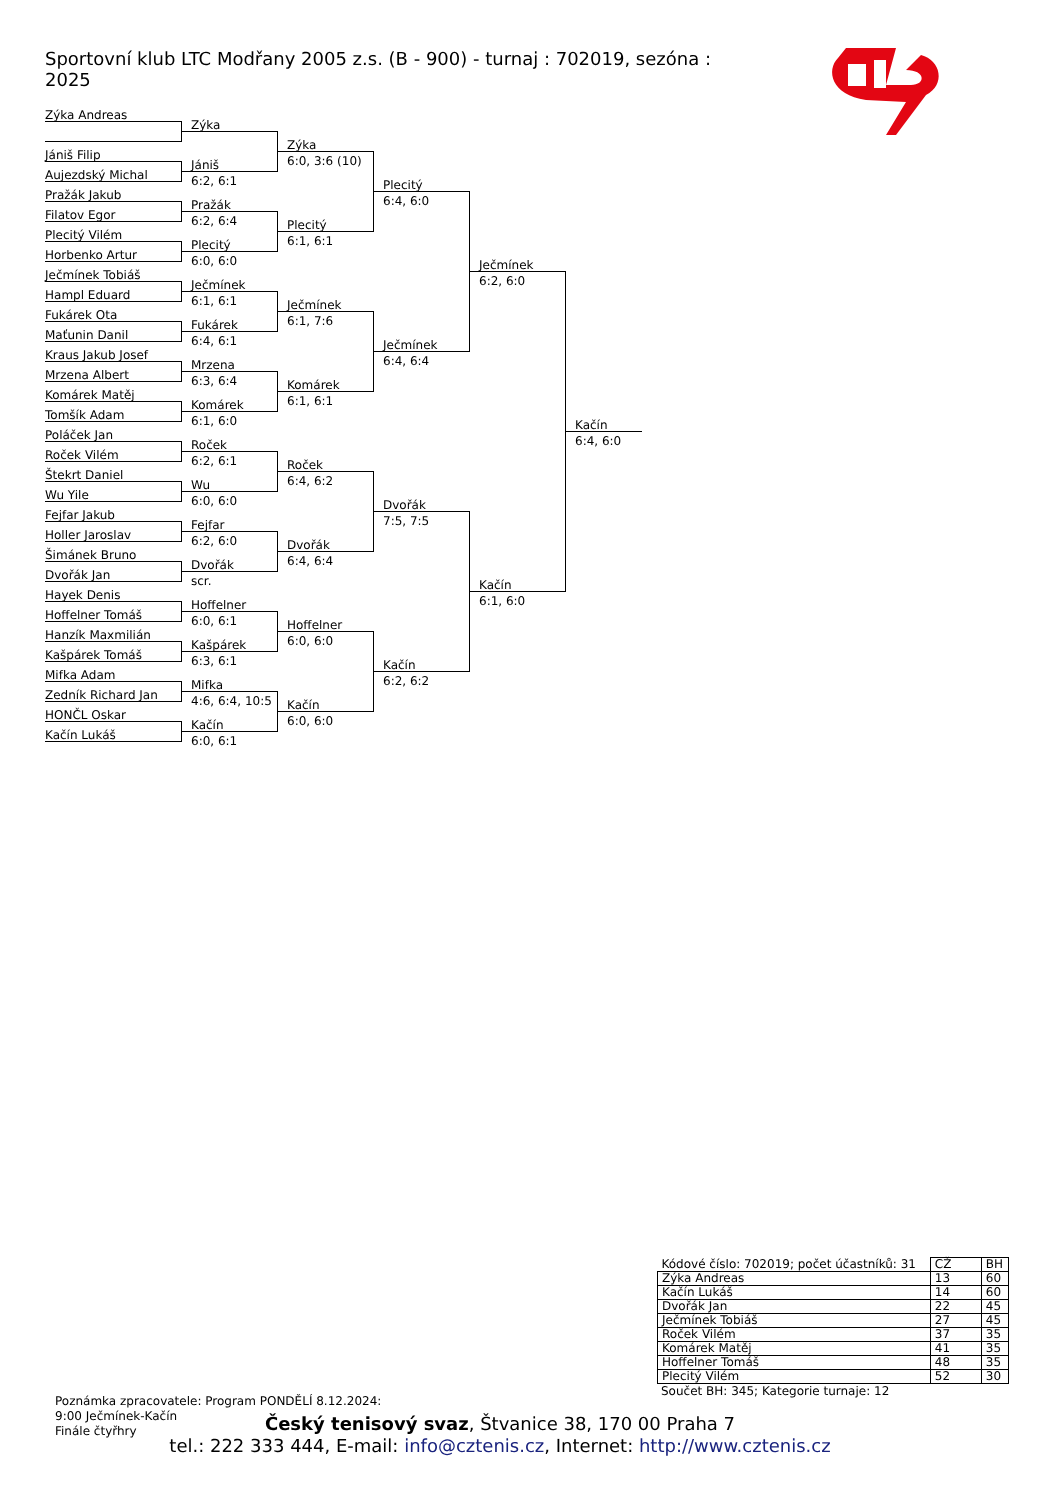Sportovní klub LTC Modřany 2005 z.s. (B - 900) - turnaj : 702019, sezóna : 2025
Zýka Andreas
Jániš Filip
Aujezdský Michal
Pražák Jakub
Filatov Egor
Plecitý Vilém
Horbenko Artur
Ječmínek Tobiáš
Hampl Eduard
Fukárek Ota
Maťunin Danil
Kraus Jakub Josef
Mrzena Albert
Komárek Matěj
Tomšík Adam
Poláček Jan
Roček Vilém
Štekrt Daniel
Wu Yile
Fejfar Jakub
Holler Jaroslav
Šimánek Bruno
Dvořák Jan
Hayek Denis
Hoffelner Tomáš
Hanzík Maxmilián
Kašpárek Tomáš
Mifka Adam
Zedník Richard Jan
HONČL Oskar
Kačín Lukáš
Zýka
Jániš
6:2, 6:1
Pražák
6:2, 6:4
Plecitý
6:0, 6:0
Ječmínek
6:1, 6:1
Fukárek
6:4, 6:1
Mrzena
6:3, 6:4
Komárek
6:1, 6:0
Roček
6:2, 6:1
Wu
6:0, 6:0
Fejfar
6:2, 6:0
Dvořák
scr.
Hoffelner
6:0, 6:1
Kašpárek
6:3, 6:1
Mifka
4:6, 6:4, 10:5
Kačín
6:0, 6:1
Zýka
6:0, 3:6 (10)
Plecitý
6:1, 6:1
Ječmínek
6:1, 7:6
Komárek
6:1, 6:1
Roček
6:4, 6:2
Dvořák
6:4, 6:4
Hoffelner
6:0, 6:0
Kačín
6:0, 6:0
Plecitý
6:4, 6:0
Ječmínek
6:4, 6:4
Dvořák
7:5, 7:5
Kačín
6:2, 6:2
Ječmínek
6:2, 6:0
Kačín
6:1, 6:0
Kačín
6:4, 6:0
| Kódové číslo: 702019; počet účastníků: 31 | CŽ | BH |
| --- | --- | --- |
| Zýka Andreas | 13 | 60 |
| Kačín Lukáš | 14 | 60 |
| Dvořák Jan | 22 | 45 |
| Ječmínek Tobiáš | 27 | 45 |
| Roček Vilém | 37 | 35 |
| Komárek Matěj | 41 | 35 |
| Hoffelner Tomáš | 48 | 35 |
| Plecitý Vilém | 52 | 30 |
Součet BH: 345; Kategorie turnaje: 12
Poznámka zpracovatele: Program PONDĚLÍ 8.12.2024:
9:00 Ječmínek-Kačín
Finále čtyřhry
Český tenisový svaz, Štvanice 38, 170 00 Praha 7
tel.: 222 333 444, E-mail: info@cztenis.cz, Internet: http://www.cztenis.cz